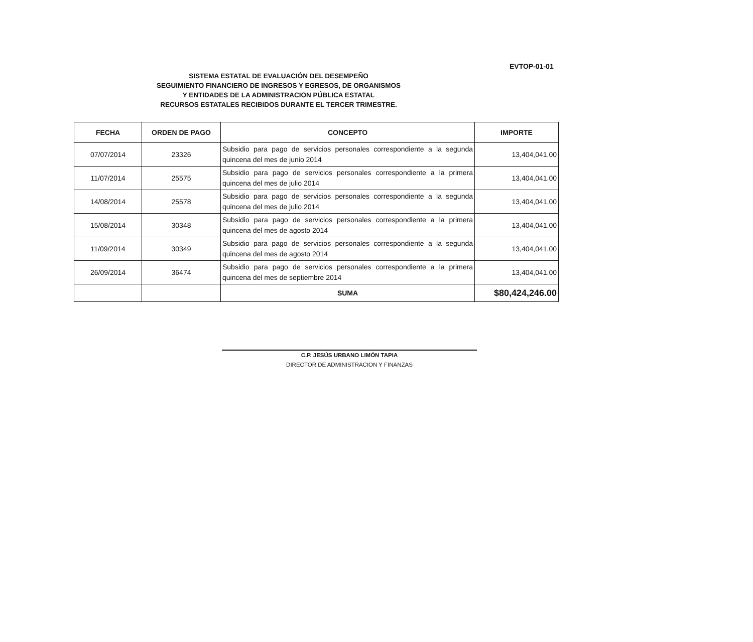EVTOP-01-01
SISTEMA ESTATAL DE EVALUACIÓN DEL DESEMPEÑO
SEGUIMIENTO FINANCIERO DE INGRESOS Y EGRESOS, DE ORGANISMOS
Y ENTIDADES DE LA ADMINISTRACION PÚBLICA ESTATAL
RECURSOS ESTATALES RECIBIDOS DURANTE EL TERCER TRIMESTRE.
| FECHA | ORDEN DE PAGO | CONCEPTO | IMPORTE |
| --- | --- | --- | --- |
| 07/07/2014 | 23326 | Subsidio para pago de servicios personales correspondiente a la segunda quincena del mes de junio 2014 | 13,404,041.00 |
| 11/07/2014 | 25575 | Subsidio para pago de servicios personales correspondiente a la primera quincena del mes de julio 2014 | 13,404,041.00 |
| 14/08/2014 | 25578 | Subsidio para pago de servicios personales correspondiente a la segunda quincena del mes de julio 2014 | 13,404,041.00 |
| 15/08/2014 | 30348 | Subsidio para pago de servicios personales correspondiente a la primera quincena del mes de agosto 2014 | 13,404,041.00 |
| 11/09/2014 | 30349 | Subsidio para pago de servicios personales correspondiente a la segunda quincena del mes de agosto 2014 | 13,404,041.00 |
| 26/09/2014 | 36474 | Subsidio para pago de servicios personales correspondiente a la primera quincena del mes de septiembre 2014 | 13,404,041.00 |
| | | SUMA | $80,424,246.00 |
C.P. JESÚS URBANO LIMÓN TAPIA
DIRECTOR DE ADMINISTRACION Y FINANZAS